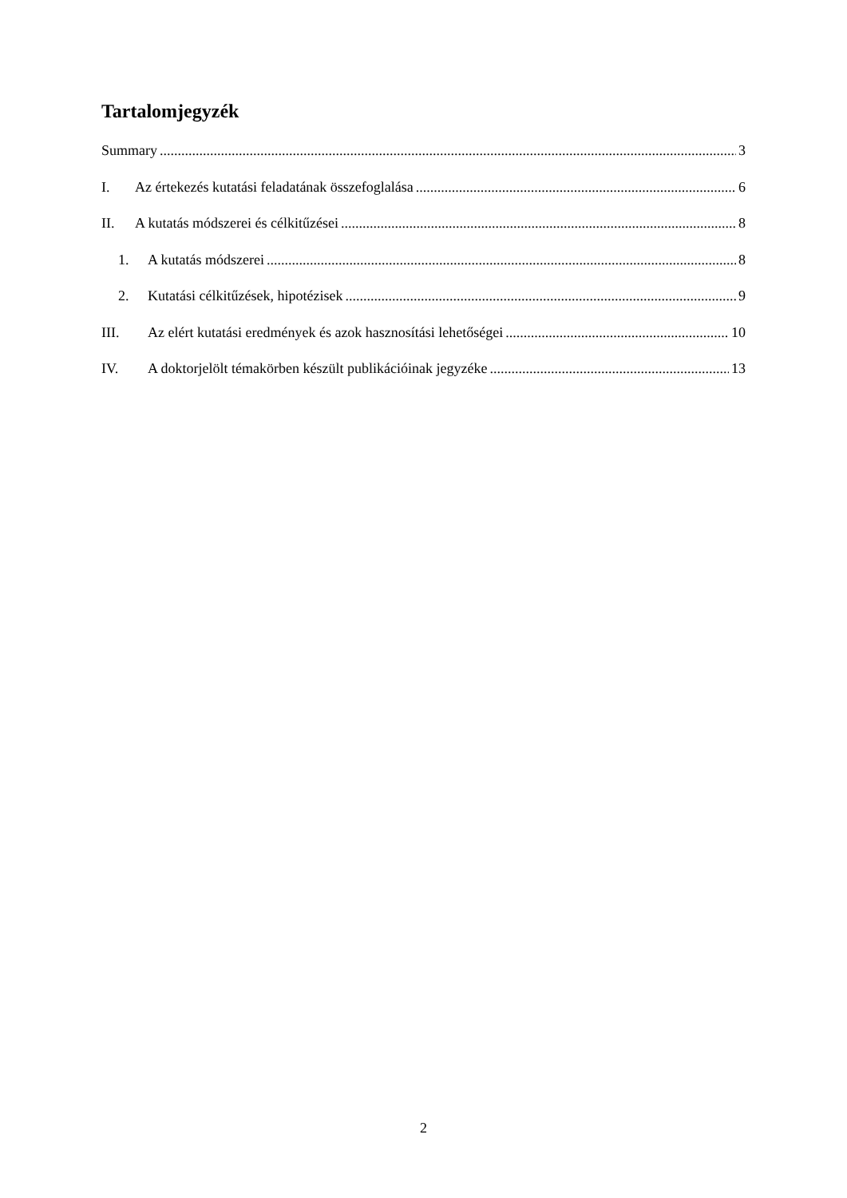Tartalomjegyzék
Summary 3
I. Az értekezés kutatási feladatának összefoglalása 6
II. A kutatás módszerei és célkitűzései 8
1. A kutatás módszerei 8
2. Kutatási célkitűzések, hipotézisek 9
III. Az elért kutatási eredmények és azok hasznosítási lehetőségei 10
IV. A doktorjelölt témakörben készült publikációinak jegyzéke 13
2